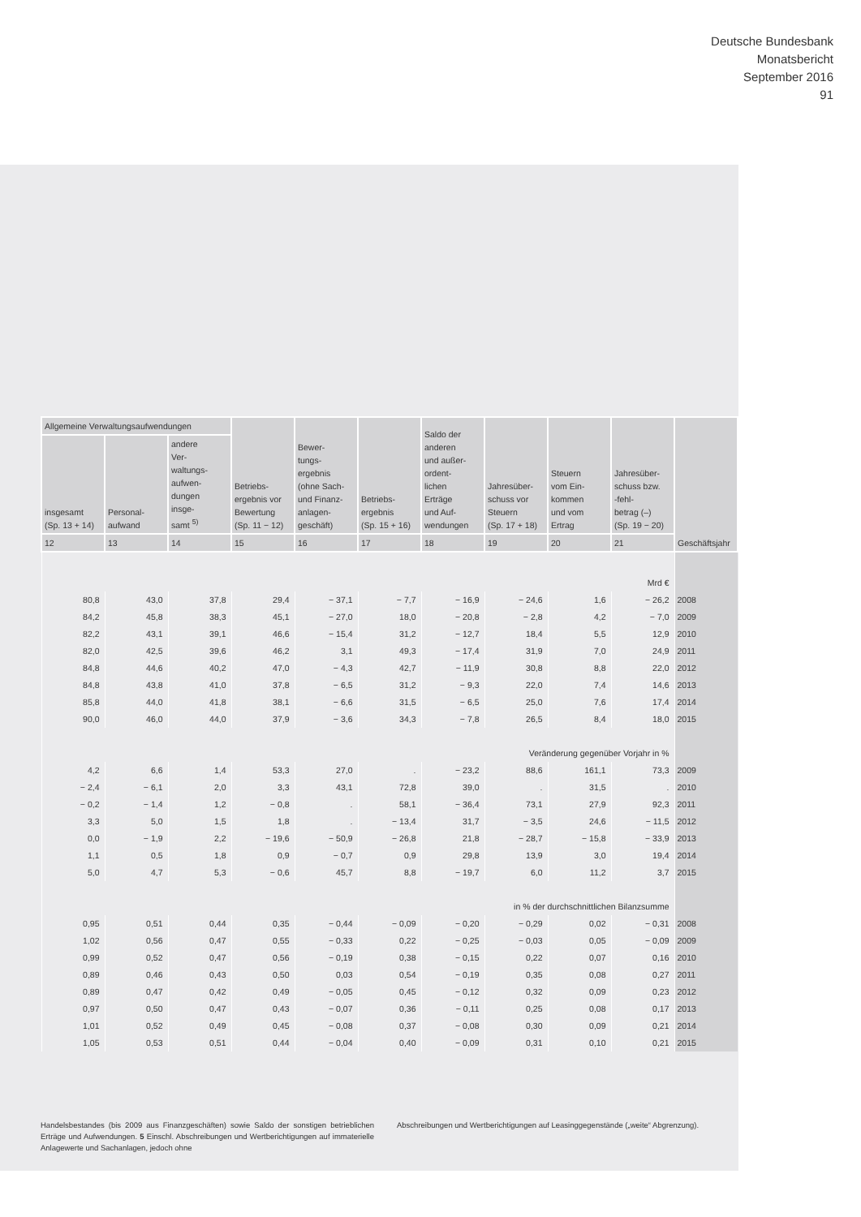Deutsche Bundesbank
Monatsbericht
September 2016
91
| Allgemeine Verwaltungsaufwendungen | | | Betriebs- ergebnis vor Bewertung (Sp. 11 − 12) | Bewer- tungs- ergebnis (ohne Sach- und Finanz- anlagen- geschäft) | Betriebs- ergebnis (Sp. 15 + 16) | Saldo der anderen und außer- ordent- lichen Erträge und Auf- wendungen | Jahresüber- schuss vor Steuern (Sp. 17 + 18) | Steuern vom Ein- kommen und vom Ertrag | Jahresüber- schuss bzw. -fehl- betrag (–) (Sp. 19 − 20) | Geschäftsjahr |
| --- | --- | --- | --- | --- | --- | --- | --- | --- | --- | --- |
| insgesamt (Sp. 13 + 14) | Personal- aufwand | andere Ver- waltungs- aufwen- dungen insge- samt <sup>5)</sup> | | | | | | | | |
| 12 | 13 | 14 | 15 | 16 | 17 | 18 | 19 | 20 | 21 | |
| Mrd € | | | | | | | | | | |
| 80,8 | 43,0 | 37,8 | 29,4 | − 37,1 | − 7,7 | − 16,9 | − 24,6 | 1,6 | − 26,2 | 2008 |
| 84,2 | 45,8 | 38,3 | 45,1 | − 27,0 | 18,0 | − 20,8 | − 2,8 | 4,2 | − 7,0 | 2009 |
| 82,2 | 43,1 | 39,1 | 46,6 | − 15,4 | 31,2 | − 12,7 | 18,4 | 5,5 | 12,9 | 2010 |
| 82,0 | 42,5 | 39,6 | 46,2 | 3,1 | 49,3 | − 17,4 | 31,9 | 7,0 | 24,9 | 2011 |
| 84,8 | 44,6 | 40,2 | 47,0 | − 4,3 | 42,7 | − 11,9 | 30,8 | 8,8 | 22,0 | 2012 |
| 84,8 | 43,8 | 41,0 | 37,8 | − 6,5 | 31,2 | − 9,3 | 22,0 | 7,4 | 14,6 | 2013 |
| 85,8 | 44,0 | 41,8 | 38,1 | − 6,6 | 31,5 | − 6,5 | 25,0 | 7,6 | 17,4 | 2014 |
| 90,0 | 46,0 | 44,0 | 37,9 | − 3,6 | 34,3 | − 7,8 | 26,5 | 8,4 | 18,0 | 2015 |
| Veränderung gegenüber Vorjahr in % | | | | | | | | | | |
| 4,2 | 6,6 | 1,4 | 53,3 | 27,0 | . | − 23,2 | 88,6 | 161,1 | 73,3 | 2009 |
| − 2,4 | − 6,1 | 2,0 | 3,3 | 43,1 | 72,8 | 39,0 | . | 31,5 | . | 2010 |
| − 0,2 | − 1,4 | 1,2 | − 0,8 | . | 58,1 | − 36,4 | 73,1 | 27,9 | 92,3 | 2011 |
| 3,3 | 5,0 | 1,5 | 1,8 | . | − 13,4 | 31,7 | − 3,5 | 24,6 | − 11,5 | 2012 |
| 0,0 | − 1,9 | 2,2 | − 19,6 | − 50,9 | − 26,8 | 21,8 | − 28,7 | − 15,8 | − 33,9 | 2013 |
| 1,1 | 0,5 | 1,8 | 0,9 | − 0,7 | 0,9 | 29,8 | 13,9 | 3,0 | 19,4 | 2014 |
| 5,0 | 4,7 | 5,3 | − 0,6 | 45,7 | 8,8 | − 19,7 | 6,0 | 11,2 | 3,7 | 2015 |
| in % der durchschnittlichen Bilanzsumme | | | | | | | | | | |
| 0,95 | 0,51 | 0,44 | 0,35 | − 0,44 | − 0,09 | − 0,20 | − 0,29 | 0,02 | − 0,31 | 2008 |
| 1,02 | 0,56 | 0,47 | 0,55 | − 0,33 | 0,22 | − 0,25 | − 0,03 | 0,05 | − 0,09 | 2009 |
| 0,99 | 0,52 | 0,47 | 0,56 | − 0,19 | 0,38 | − 0,15 | 0,22 | 0,07 | 0,16 | 2010 |
| 0,89 | 0,46 | 0,43 | 0,50 | 0,03 | 0,54 | − 0,19 | 0,35 | 0,08 | 0,27 | 2011 |
| 0,89 | 0,47 | 0,42 | 0,49 | − 0,05 | 0,45 | − 0,12 | 0,32 | 0,09 | 0,23 | 2012 |
| 0,97 | 0,50 | 0,47 | 0,43 | − 0,07 | 0,36 | − 0,11 | 0,25 | 0,08 | 0,17 | 2013 |
| 1,01 | 0,52 | 0,49 | 0,45 | − 0,08 | 0,37 | − 0,08 | 0,30 | 0,09 | 0,21 | 2014 |
| 1,05 | 0,53 | 0,51 | 0,44 | − 0,04 | 0,40 | − 0,09 | 0,31 | 0,10 | 0,21 | 2015 |
Handelsbestandes (bis 2009 aus Finanzgeschäften) sowie Saldo der sonstigen betrieblichen Erträge und Aufwendungen. 5 Einschl. Abschreibungen und Wertberichtigungen auf immaterielle Anlagewerte und Sachanlagen, jedoch ohne
Abschreibungen und Wertberichtigungen auf Leasinggegenstände („weite“ Abgrenzung).